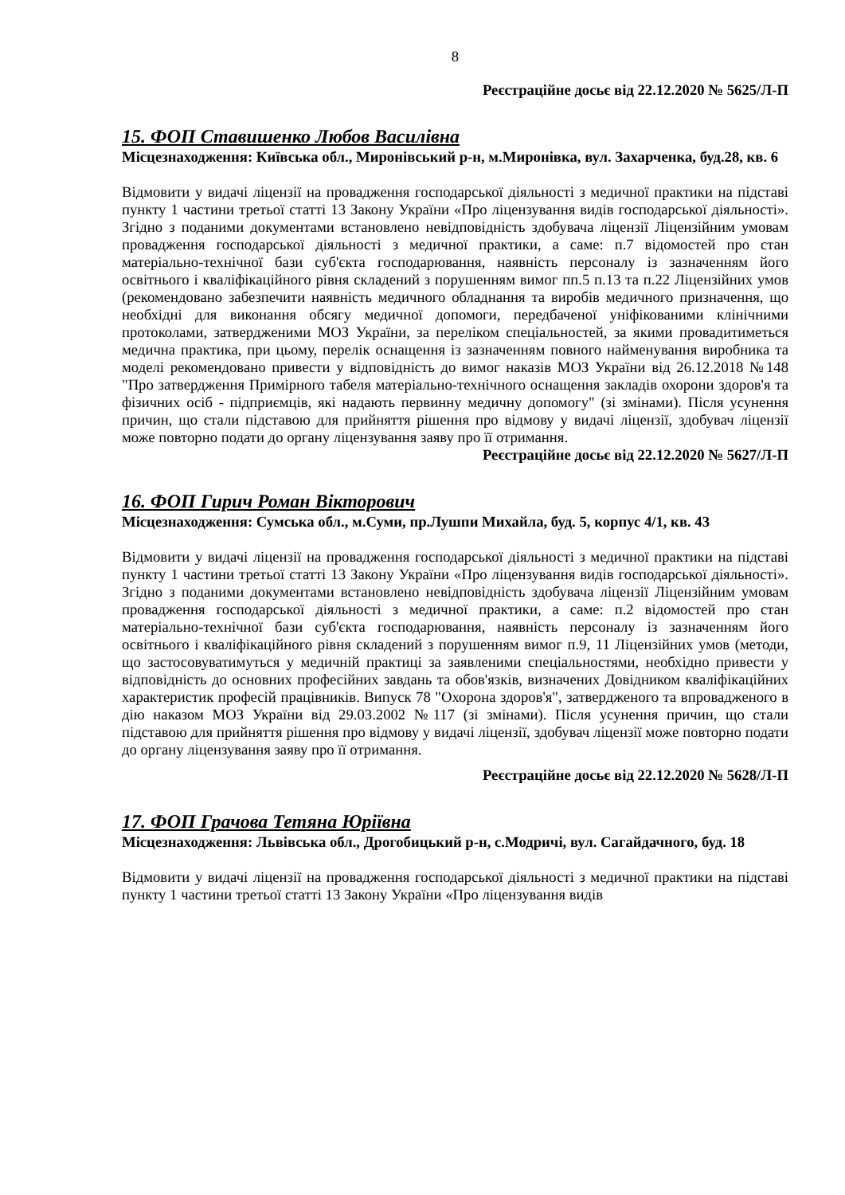8
Реєстраційне досьє від 22.12.2020 № 5625/Л-П
15. ФОП Ставишенко Любов Василівна
Місцезнаходження: Київська обл., Миронівський р-н, м.Миронівка, вул. Захарченка, буд.28, кв. 6
Відмовити у видачі ліцензії на провадження господарської діяльності з медичної практики на підставі пункту 1 частини третьої статті 13 Закону України «Про ліцензування видів господарської діяльності». Згідно з поданими документами встановлено невідповідність здобувача ліцензії Ліцензійним умовам провадження господарської діяльності з медичної практики, а саме: п.7 відомостей про стан матеріально-технічної бази суб'єкта господарювання, наявність персоналу із зазначенням його освітнього і кваліфікаційного рівня складений з порушенням вимог пп.5 п.13 та п.22 Ліцензійних умов (рекомендовано забезпечити наявність медичного обладнання та виробів медичного призначення, що необхідні для виконання обсягу медичної допомоги, передбаченої уніфікованими клінічними протоколами, затвердженими МОЗ України, за переліком спеціальностей, за якими провадитиметься медична практика, при цьому, перелік оснащення із зазначенням повного найменування виробника та моделі рекомендовано привести у відповідність до вимог наказів МОЗ України від 26.12.2018 №148 "Про затвердження Примірного табеля матеріально-технічного оснащення закладів охорони здоров'я та фізичних осіб - підприємців, які надають первинну медичну допомогу" (зі змінами). Після усунення причин, що стали підставою для прийняття рішення про відмову у видачі ліцензії, здобувач ліцензії може повторно подати до органу ліцензування заяву про її отримання.
Реєстраційне досьє від 22.12.2020 № 5627/Л-П
16. ФОП Гирич Роман Вікторович
Місцезнаходження: Сумська обл., м.Суми, пр.Лушпи Михайла, буд. 5, корпус 4/1, кв. 43
Відмовити у видачі ліцензії на провадження господарської діяльності з медичної практики на підставі пункту 1 частини третьої статті 13 Закону України «Про ліцензування видів господарської діяльності». Згідно з поданими документами встановлено невідповідність здобувача ліцензії Ліцензійним умовам провадження господарської діяльності з медичної практики, а саме: п.2 відомостей про стан матеріально-технічної бази суб'єкта господарювання, наявність персоналу із зазначенням його освітнього і кваліфікаційного рівня складений з порушенням вимог п.9, 11 Ліцензійних умов (методи, що застосовуватимуться у медичній практиці за заявленими спеціальностями, необхідно привести у відповідність до основних професійних завдань та обов'язків, визначених Довідником кваліфікаційних характеристик професій працівників. Випуск 78 "Охорона здоров'я", затвердженого та впровадженого в дію наказом МОЗ України від 29.03.2002 №117 (зі змінами). Після усунення причин, що стали підставою для прийняття рішення про відмову у видачі ліцензії, здобувач ліцензії може повторно подати до органу ліцензування заяву про її отримання.
Реєстраційне досьє від 22.12.2020 № 5628/Л-П
17. ФОП Грачова Тетяна Юріївна
Місцезнаходження: Львівська обл., Дрогобицький р-н, с.Модричі, вул. Сагайдачного, буд. 18
Відмовити у видачі ліцензії на провадження господарської діяльності з медичної практики на підставі пункту 1 частини третьої статті 13 Закону України «Про ліцензування видів